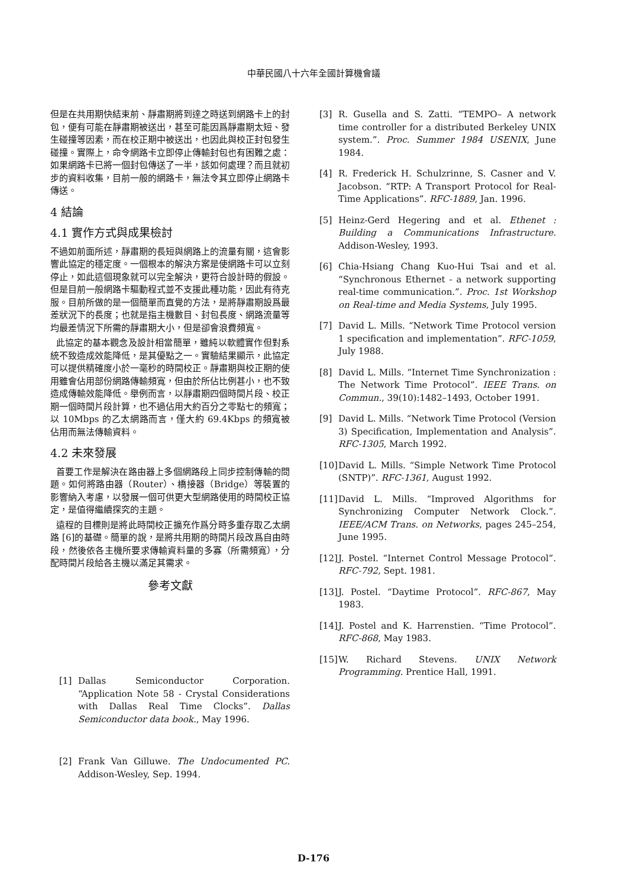中華民國八十六年全國計算機會議
但是在共用期快結束前、靜肅期將到達之時送到網路卡上的封包，便有可能在靜肅期被送出，甚至可能因爲靜肅期太短、發生碰撞等因素，而在校正期中被送出，也因此與校正封包發生碰撞。實際上，命令網路卡立即停止傳輸封包也有困難之處：如果網路卡已將一個封包傳送了一半，該如何處理？而且就初步的資料收集，目前一般的網路卡，無法令其立即停止網路卡傳送。
4 結論
4.1 實作方式與成果檢討
不過如前面所述，靜肅期的長短與網路上的流量有關，這會影響此協定的穩定度。一個根本的解決方案是使網路卡可以立刻停止，如此這個現象就可以完全解決，更符合設計時的假設。但是目前一般網路卡驅動程式並不支援此種功能，因此有待克服。目前所做的是一個簡單而直覺的方法，是將靜肅期設爲最差狀況下的長度；也就是指主機數目、封包長度、網路流量等均最差情況下所需的靜肅期大小，但是卻會浪費頻寬。
此協定的基本觀念及設計相當簡單，雖純以軟體實作但對系統不致造成效能降低，是其優點之一。實驗結果顯示，此協定可以提供精確度小於一毫秒的時間校正。靜肅期與校正期的使用雖會佔用部份網路傳輸頻寬，但由於所佔比例甚小，也不致造成傳輸效能降低。舉例而言，以靜肅期四個時間片段、校正期一個時間片段計算，也不過佔用大約百分之零點七的頻寬；以 10Mbps 的乙太網路而言，僅大約 69.4Kbps 的頻寬被佔用而無法傳輸資料。
4.2 未來發展
首要工作是解決在路由器上多個網路段上同步控制傳輸的問題。如何將路由器（Router）、橋接器（Bridge）等裝置的影響納入考慮，以發展一個可供更大型網路使用的時間校正協定，是值得繼續探究的主題。
遠程的目標則是將此時間校正擴充作爲分時多重存取乙太網路 [6]的基礎。簡單的說，是將共用期的時間片段改爲自由時段，然後依各主機所要求傳輸資料量的多寡（所需頻寬），分配時間片段給各主機以滿足其需求。
參考文獻
[1] Dallas Semiconductor Corporation. “Application Note 58 - Crystal Considerations with Dallas Real Time Clocks”. Dallas Semiconductor data book., May 1996.
[2] Frank Van Gilluwe. The Undocumented PC. Addison-Wesley, Sep. 1994.
[3] R. Gusella and S. Zatti. “TEMPO– A network time controller for a distributed Berkeley UNIX system.”. Proc. Summer 1984 USENIX, June 1984.
[4] R. Frederick H. Schulzrinne, S. Casner and V. Jacobson. “RTP: A Transport Protocol for Real-Time Applications”. RFC-1889, Jan. 1996.
[5] Heinz-Gerd Hegering and et al. Ethenet : Building a Communications Infrastructure. Addison-Wesley, 1993.
[6] Chia-Hsiang Chang Kuo-Hui Tsai and et al. “Synchronous Ethernet - a network supporting real-time communication.”. Proc. 1st Workshop on Real-time and Media Systems, July 1995.
[7] David L. Mills. “Network Time Protocol version 1 specification and implementation”. RFC-1059, July 1988.
[8] David L. Mills. “Internet Time Synchronization : The Network Time Protocol”. IEEE Trans. on Commun., 39(10):1482–1493, October 1991.
[9] David L. Mills. “Network Time Protocol (Version 3) Specification, Implementation and Analysis”. RFC-1305, March 1992.
[10] David L. Mills. “Simple Network Time Protocol (SNTP)”. RFC-1361, August 1992.
[11] David L. Mills. “Improved Algorithms for Synchronizing Computer Network Clock.”. IEEE/ACM Trans. on Networks, pages 245–254, June 1995.
[12] J. Postel. “Internet Control Message Protocol”. RFC-792, Sept. 1981.
[13] J. Postel. “Daytime Protocol”. RFC-867, May 1983.
[14] J. Postel and K. Harrenstien. “Time Protocol”. RFC-868, May 1983.
[15] W. Richard Stevens. UNIX Network Programming. Prentice Hall, 1991.
D-176